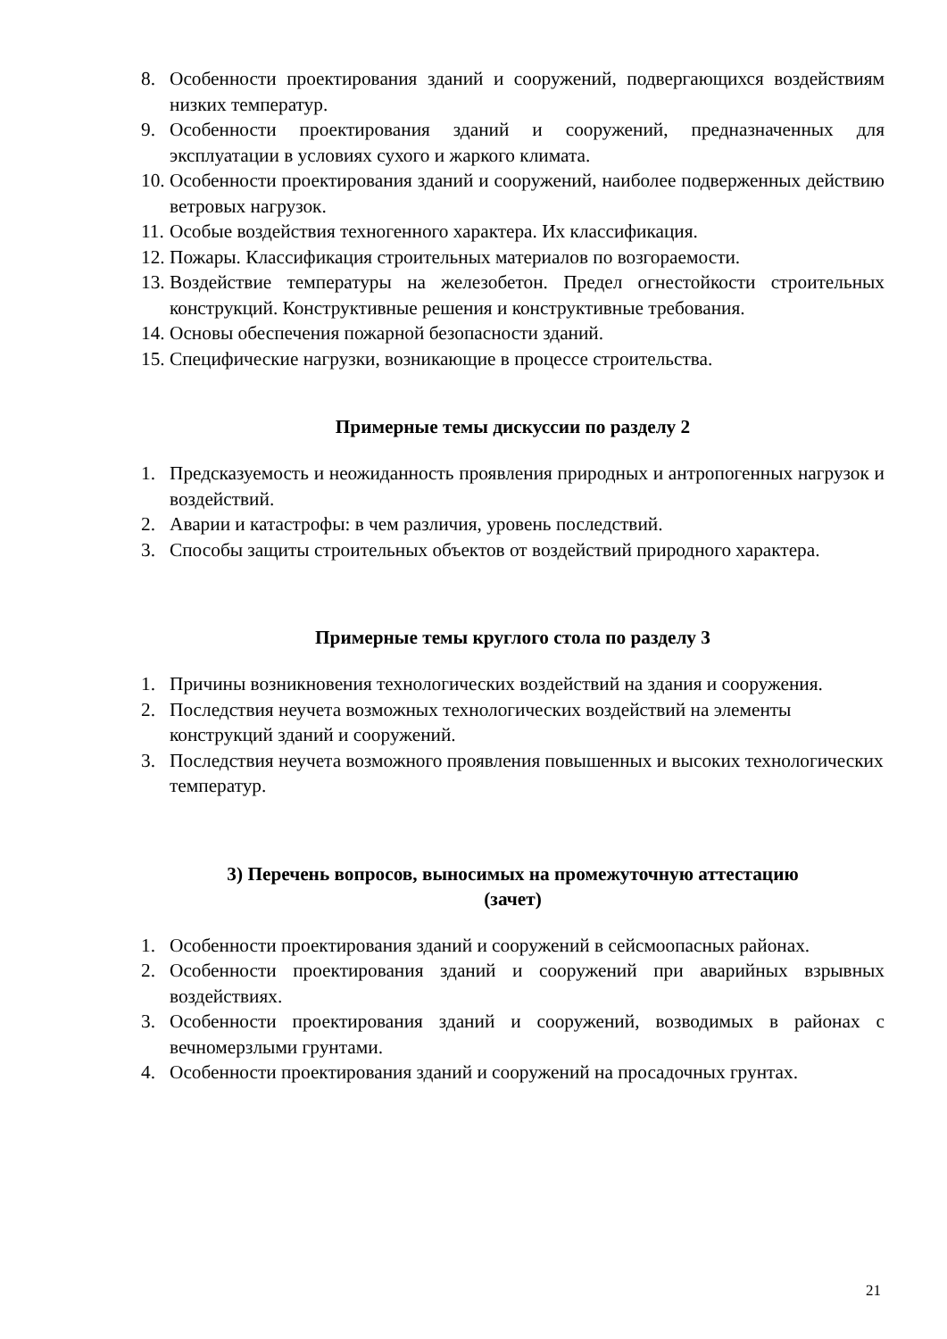8. Особенности проектирования зданий и сооружений, подвергающихся воздействиям низких температур.
9. Особенности проектирования зданий и сооружений, предназначенных для эксплуатации в условиях сухого и жаркого климата.
10. Особенности проектирования зданий и сооружений, наиболее подверженных действию ветровых нагрузок.
11. Особые воздействия техногенного характера. Их классификация.
12. Пожары. Классификация строительных материалов по возгораемости.
13. Воздействие температуры на железобетон. Предел огнестойкости строительных конструкций. Конструктивные решения и конструктивные требования.
14. Основы обеспечения пожарной безопасности зданий.
15. Специфические нагрузки, возникающие в процессе строительства.
Примерные темы дискуссии по разделу 2
1. Предсказуемость и неожиданность проявления природных и антропогенных нагрузок и воздействий.
2. Аварии и катастрофы: в чем различия, уровень последствий.
3. Способы защиты строительных объектов от воздействий природного характера.
Примерные темы круглого стола по разделу 3
1. Причины возникновения технологических воздействий на здания и сооружения.
2. Последствия неучета возможных технологических воздействий на элементы конструкций зданий и сооружений.
3. Последствия неучета возможного проявления повышенных и высоких технологических температур.
3) Перечень вопросов, выносимых на промежуточную аттестацию
(зачет)
1. Особенности проектирования зданий и сооружений в сейсмоопасных районах.
2. Особенности проектирования зданий и сооружений при аварийных взрывных воздействиях.
3. Особенности проектирования зданий и сооружений, возводимых в районах с вечномерзлыми грунтами.
4. Особенности проектирования зданий и сооружений на просадочных грунтах.
21